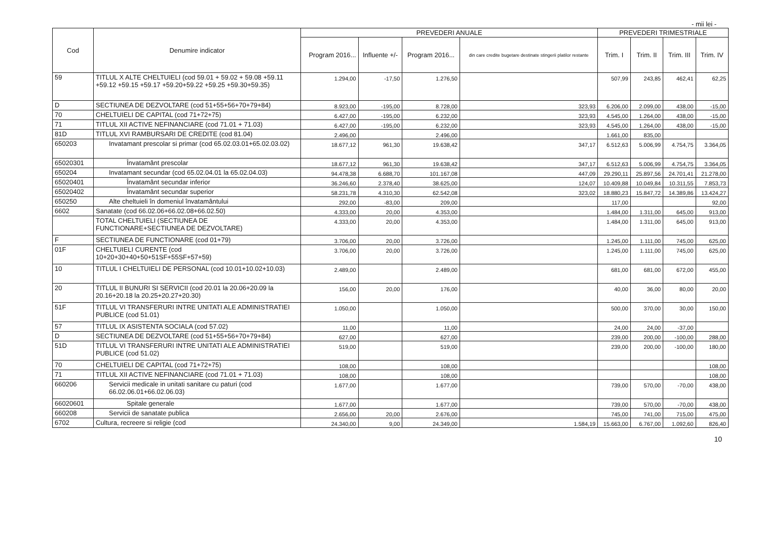- mii lei -
| Cod | Denumire indicator | PREVEDERI ANUALE | | | | PREVEDERI TRIMESTRIALE | | | |
| --- | --- | --- | --- | --- | --- | --- | --- | --- | --- |
| | | Program 2016... | Influente +/- | Program 2016... | din care credite bugetare destinate stingerii platilor restante | Trim. I | Trim. II | Trim. III | Trim. IV |
| 59 | TITLUL X ALTE CHELTUIELI (cod 59.01 + 59.02 + 59.08 +59.11 +59.12 +59.15 +59.17 +59.20+59.22 +59.25 +59.30+59.35) | 1.294,00 | -17,50 | 1.276,50 | | 507,99 | 243,85 | 462,41 | 62,25 |
| D | SECTIUNEA DE DEZVOLTARE (cod 51+55+56+70+79+84) | 8.923,00 | -195,00 | 8.728,00 | 323,93 | 6.206,00 | 2.099,00 | 438,00 | -15,00 |
| 70 | CHELTUIELI DE CAPITAL (cod 71+72+75) | 6.427,00 | -195,00 | 6.232,00 | 323,93 | 4.545,00 | 1.264,00 | 438,00 | -15,00 |
| 71 | TITLUL XII ACTIVE NEFINANCIARE (cod 71.01 + 71.03) | 6.427,00 | -195,00 | 6.232,00 | 323,93 | 4.545,00 | 1.264,00 | 438,00 | -15,00 |
| 81D | TITLUL XVI RAMBURSARI DE CREDITE (cod 81.04) | 2.496,00 | | 2.496,00 | | 1.661,00 | 835,00 | | |
| 650203 | Invatamant prescolar si primar (cod 65.02.03.01+65.02.03.02) | 18.677,12 | 961,30 | 19.638,42 | 347,17 | 6.512,63 | 5.006,99 | 4.754,75 | 3.364,05 |
| 65020301 | Învatamânt prescolar | 18.677,12 | 961,30 | 19.638,42 | 347,17 | 6.512,63 | 5.006,99 | 4.754,75 | 3.364,05 |
| 650204 | Invatamant secundar (cod 65.02.04.01 la 65.02.04.03) | 94.478,38 | 6.688,70 | 101.167,08 | 447,09 | 29.290,11 | 25.897,56 | 24.701,41 | 21.278,00 |
| 65020401 | Învatamânt secundar inferior | 36.246,60 | 2.378,40 | 38.625,00 | 124,07 | 10.409,88 | 10.049,84 | 10.311,55 | 7.853,73 |
| 65020402 | Învatamânt secundar superior | 58.231,78 | 4.310,30 | 62.542,08 | 323,02 | 18.880,23 | 15.847,72 | 14.389,86 | 13.424,27 |
| 650250 | Alte cheltuieli în domeniul învatamântului | 292,00 | -83,00 | 209,00 | | 117,00 | | | 92,00 |
| 6602 | Sanatate (cod 66.02.06+66.02.08+66.02.50) | 4.333,00 | 20,00 | 4.353,00 | | 1.484,00 | 1.311,00 | 645,00 | 913,00 |
| | TOTAL CHELTUIELI (SECTIUNEA DE FUNCTIONARE+SECTIUNEA DE DEZVOLTARE) | 4.333,00 | 20,00 | 4.353,00 | | 1.484,00 | 1.311,00 | 645,00 | 913,00 |
| F | SECTIUNEA DE FUNCTIONARE (cod 01+79) | 3.706,00 | 20,00 | 3.726,00 | | 1.245,00 | 1.111,00 | 745,00 | 625,00 |
| 01F | CHELTUIELI CURENTE (cod 10+20+30+40+50+51SF+55SF+57+59) | 3.706,00 | 20,00 | 3.726,00 | | 1.245,00 | 1.111,00 | 745,00 | 625,00 |
| 10 | TITLUL I CHELTUIELI DE PERSONAL (cod 10.01+10.02+10.03) | 2.489,00 | | 2.489,00 | | 681,00 | 681,00 | 672,00 | 455,00 |
| 20 | TITLUL II BUNURI SI SERVICII (cod 20.01 la 20.06+20.09 la 20.16+20.18 la 20.25+20.27+20.30) | 156,00 | 20,00 | 176,00 | | 40,00 | 36,00 | 80,00 | 20,00 |
| 51F | TITLUL VI TRANSFERURI INTRE UNITATI ALE ADMINISTRATIEI PUBLICE (cod 51.01) | 1.050,00 | | 1.050,00 | | 500,00 | 370,00 | 30,00 | 150,00 |
| 57 | TITLUL IX ASISTENTA SOCIALA (cod 57.02) | 11,00 | | 11,00 | | 24,00 | 24,00 | -37,00 | |
| D | SECTIUNEA DE DEZVOLTARE (cod 51+55+56+70+79+84) | 627,00 | | 627,00 | | 239,00 | 200,00 | -100,00 | 288,00 |
| 51D | TITLUL VI TRANSFERURI INTRE UNITATI ALE ADMINISTRATIEI PUBLICE (cod 51.02) | 519,00 | | 519,00 | | 239,00 | 200,00 | -100,00 | 180,00 |
| 70 | CHELTUIELI DE CAPITAL (cod 71+72+75) | 108,00 | | 108,00 | | | | | 108,00 |
| 71 | TITLUL XII ACTIVE NEFINANCIARE (cod 71.01 + 71.03) | 108,00 | | 108,00 | | | | | 108,00 |
| 660206 | Servicii medicale in unitati sanitare cu paturi (cod 66.02.06.01+66.02.06.03) | 1.677,00 | | 1.677,00 | | 739,00 | 570,00 | -70,00 | 438,00 |
| 66020601 | Spitale generale | 1.677,00 | | 1.677,00 | | 739,00 | 570,00 | -70,00 | 438,00 |
| 660208 | Servicii de sanatate publica | 2.656,00 | 20,00 | 2.676,00 | | 745,00 | 741,00 | 715,00 | 475,00 |
| 6702 | Cultura, recreere si religie (cod | 24.340,00 | 9,00 | 24.349,00 | 1.584,19 | 15.663,00 | 6.767,00 | 1.092,60 | 826,40 |
10